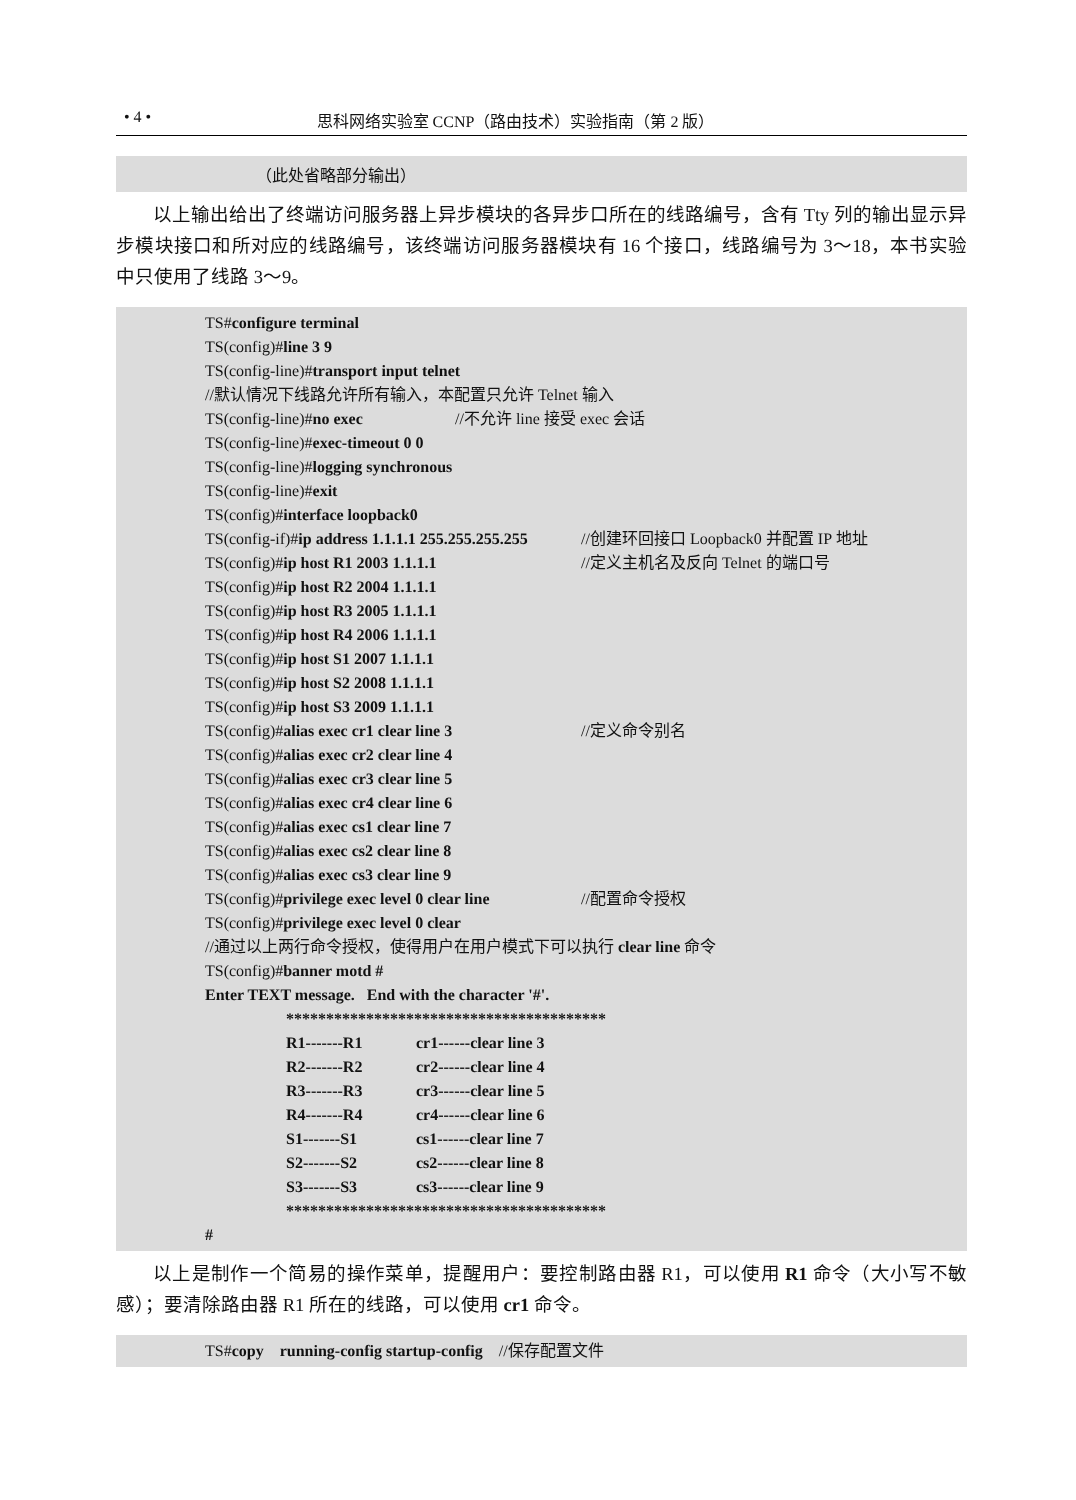• 4 • 思科网络实验室 CCNP（路由技术）实验指南（第 2 版）
（此处省略部分输出）
以上输出给出了终端访问服务器上异步模块的各异步口所在的线路编号，含有 Tty 列的输出显示异步模块接口和所对应的线路编号，该终端访问服务器模块有 16 个接口，线路编号为 3～18，本书实验中只使用了线路 3～9。
TS#configure terminal
TS(config)#line 3 9
TS(config-line)#transport input telnet
//默认情况下线路允许所有输入，本配置只允许 Telnet 输入
TS(config-line)#no exec //不允许 line 接受 exec 会话
TS(config-line)#exec-timeout 0 0
TS(config-line)#logging synchronous
TS(config-line)#exit
TS(config)#interface loopback0
TS(config-if)#ip address 1.1.1.1 255.255.255.255 //创建环回接口 Loopback0 并配置 IP 地址
TS(config)#ip host R1 2003 1.1.1.1 //定义主机名及反向 Telnet 的端口号
TS(config)#ip host R2 2004 1.1.1.1
TS(config)#ip host R3 2005 1.1.1.1
TS(config)#ip host R4 2006 1.1.1.1
TS(config)#ip host S1 2007 1.1.1.1
TS(config)#ip host S2 2008 1.1.1.1
TS(config)#ip host S3 2009 1.1.1.1
TS(config)#alias exec cr1 clear line 3 //定义命令别名
TS(config)#alias exec cr2 clear line 4
TS(config)#alias exec cr3 clear line 5
TS(config)#alias exec cr4 clear line 6
TS(config)#alias exec cs1 clear line 7
TS(config)#alias exec cs2 clear line 8
TS(config)#alias exec cs3 clear line 9
TS(config)#privilege exec level 0 clear line //配置命令授权
TS(config)#privilege exec level 0 clear
//通过以上两行命令授权，使得用户在用户模式下可以执行 clear line 命令
TS(config)#banner motd #
Enter TEXT message. End with the character '#'.
****************************************
R1-------R1 cr1------clear line 3
R2-------R2 cr2------clear line 4
R3-------R3 cr3------clear line 5
R4-------R4 cr4------clear line 6
S1-------S1 cs1------clear line 7
S2-------S2 cs2------clear line 8
S3-------S3 cs3------clear line 9
****************************************
#
以上是制作一个简易的操作菜单，提醒用户：要控制路由器 R1，可以使用 R1 命令（大小写不敏感）；要清除路由器 R1 所在的线路，可以使用 cr1 命令。
TS#copy running-config startup-config //保存配置文件